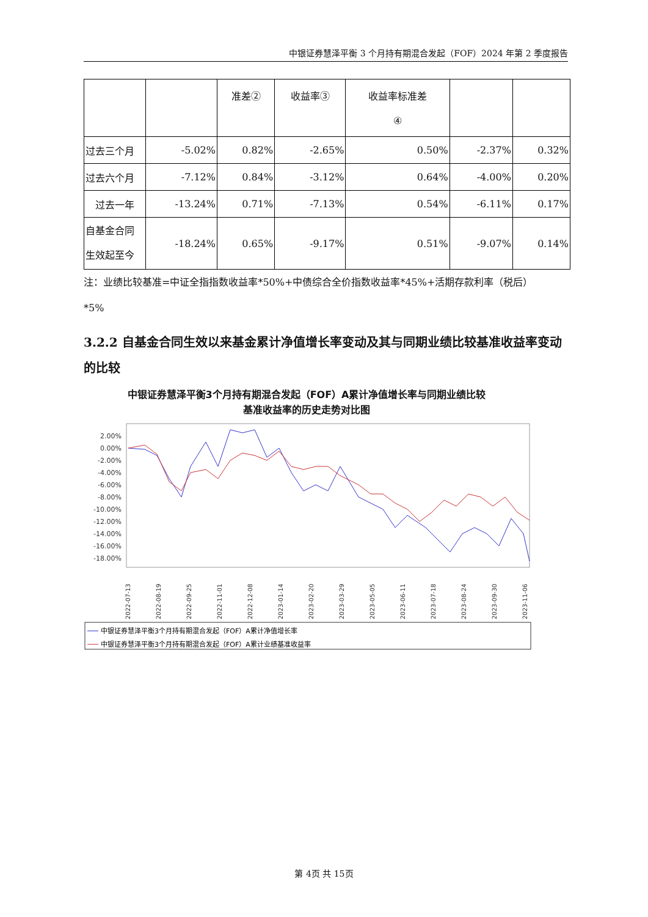中银证券慧泽平衡 3 个月持有期混合发起（FOF）2024 年第 2 季度报告
| | | 准差② | 收益率③ | 收益率标准差 ④ | | |
| 过去三个月 | -5.02% | 0.82% | -2.65% | 0.50% | -2.37% | 0.32% |
| 过去六个月 | -7.12% | 0.84% | -3.12% | 0.64% | -4.00% | 0.20% |
| 过去一年 | -13.24% | 0.71% | -7.13% | 0.54% | -6.11% | 0.17% |
| 自基金合同 生效起至今 | -18.24% | 0.65% | -9.17% | 0.51% | -9.07% | 0.14% |
注：业绩比较基准=中证全指指数收益率*50%+中债综合全价指数收益率*45%+活期存款利率（税后）
*5%
3.2.2 自基金合同生效以来基金累计净值增长率变动及其与同期业绩比较基准收益率变动的比较
中银证券慧泽平衡3个月持有期混合发起（FOF）A累计净值增长率与同期业绩比较
基准收益率的历史走势对比图
2.00%
0.00%
-2.00%
-4.00%
-6.00%
-8.00%
-10.00%
-12.00%
-14.00%
-16.00%
-18.00%
2022-07-13
2022-08-19
2022-09-25
2022-11-01
2022-12-08
2023-01-14
2023-02-20
2023-03-29
2023-05-05
2023-06-11
2023-07-18
2023-08-24
2023-09-30
2023-11-06
中银证券慧泽平衡3个月持有期混合发起（FOF）A累计净值增长率
中银证券慧泽平衡3个月持有期混合发起（FOF）A累计业绩基准收益率
第 4页 共 15页